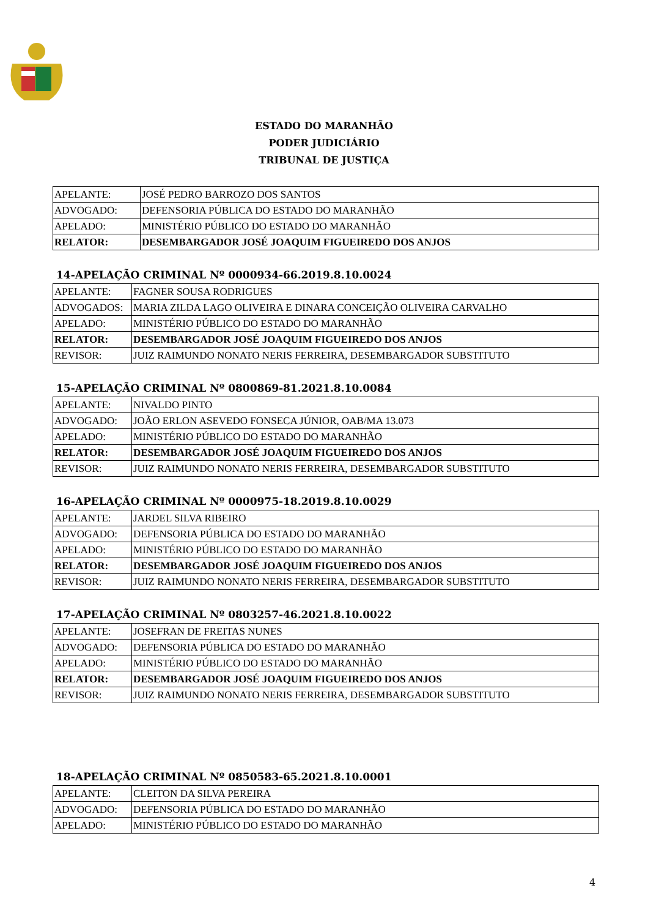ESTADO DO MARANHÃO
PODER JUDICIÁRIO
TRIBUNAL DE JUSTIÇA
| APELANTE: | JOSÉ PEDRO BARROZO DOS SANTOS |
| ADVOGADO: | DEFENSORIA PÚBLICA DO ESTADO DO MARANHÃO |
| APELADO: | MINISTÉRIO PÚBLICO DO ESTADO DO MARANHÃO |
| RELATOR: | DESEMBARGADOR JOSÉ JOAQUIM FIGUEIREDO DOS ANJOS |
14-APELAÇÃO CRIMINAL Nº 0000934-66.2019.8.10.0024
| APELANTE: | FAGNER SOUSA RODRIGUES |
| ADVOGADOS: | MARIA ZILDA LAGO OLIVEIRA E DINARA CONCEIÇÃO OLIVEIRA CARVALHO |
| APELADO: | MINISTÉRIO PÚBLICO DO ESTADO DO MARANHÃO |
| RELATOR: | DESEMBARGADOR JOSÉ JOAQUIM FIGUEIREDO DOS ANJOS |
| REVISOR: | JUIZ RAIMUNDO NONATO NERIS FERREIRA, DESEMBARGADOR SUBSTITUTO |
15-APELAÇÃO CRIMINAL Nº 0800869-81.2021.8.10.0084
| APELANTE: | NIVALDO PINTO |
| ADVOGADO: | JOÃO ERLON ASEVEDO FONSECA JÚNIOR, OAB/MA 13.073 |
| APELADO: | MINISTÉRIO PÚBLICO DO ESTADO DO MARANHÃO |
| RELATOR: | DESEMBARGADOR JOSÉ JOAQUIM FIGUEIREDO DOS ANJOS |
| REVISOR: | JUIZ RAIMUNDO NONATO NERIS FERREIRA, DESEMBARGADOR SUBSTITUTO |
16-APELAÇÃO CRIMINAL Nº 0000975-18.2019.8.10.0029
| APELANTE: | JARDEL SILVA RIBEIRO |
| ADVOGADO: | DEFENSORIA PÚBLICA DO ESTADO DO MARANHÃO |
| APELADO: | MINISTÉRIO PÚBLICO DO ESTADO DO MARANHÃO |
| RELATOR: | DESEMBARGADOR JOSÉ JOAQUIM FIGUEIREDO DOS ANJOS |
| REVISOR: | JUIZ RAIMUNDO NONATO NERIS FERREIRA, DESEMBARGADOR SUBSTITUTO |
17-APELAÇÃO CRIMINAL Nº 0803257-46.2021.8.10.0022
| APELANTE: | JOSEFRAN DE FREITAS NUNES |
| ADVOGADO: | DEFENSORIA PÚBLICA DO ESTADO DO MARANHÃO |
| APELADO: | MINISTÉRIO PÚBLICO DO ESTADO DO MARANHÃO |
| RELATOR: | DESEMBARGADOR JOSÉ JOAQUIM FIGUEIREDO DOS ANJOS |
| REVISOR: | JUIZ RAIMUNDO NONATO NERIS FERREIRA, DESEMBARGADOR SUBSTITUTO |
18-APELAÇÃO CRIMINAL Nº 0850583-65.2021.8.10.0001
| APELANTE: | CLEITON DA SILVA PEREIRA |
| ADVOGADO: | DEFENSORIA PÚBLICA DO ESTADO DO MARANHÃO |
| APELADO: | MINISTÉRIO PÚBLICO DO ESTADO DO MARANHÃO |
4